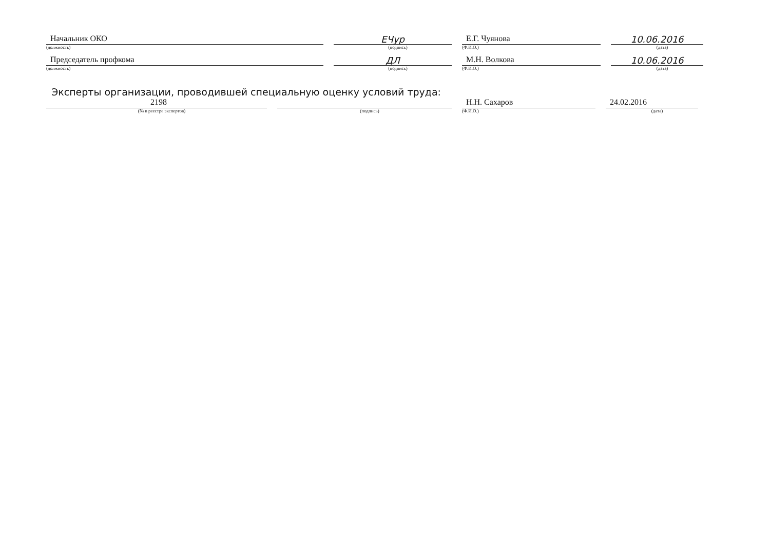Начальник ОКО
(должность)
ЕЧур
(подпись)
Е.Г. Чуянова
(Ф.И.О.)
10.06.2016
(дата)
Председатель профкома
(должность)
ДЛ
(подпись)
М.Н. Волкова
(Ф.И.О.)
10.06.2016
(дата)
Эксперты организации, проводившей специальную оценку условий труда:
2198
(№ в реестре экспертов)
(подпись)
Н.Н. Сахаров
(Ф.И.О.)
24.02.2016
(дата)